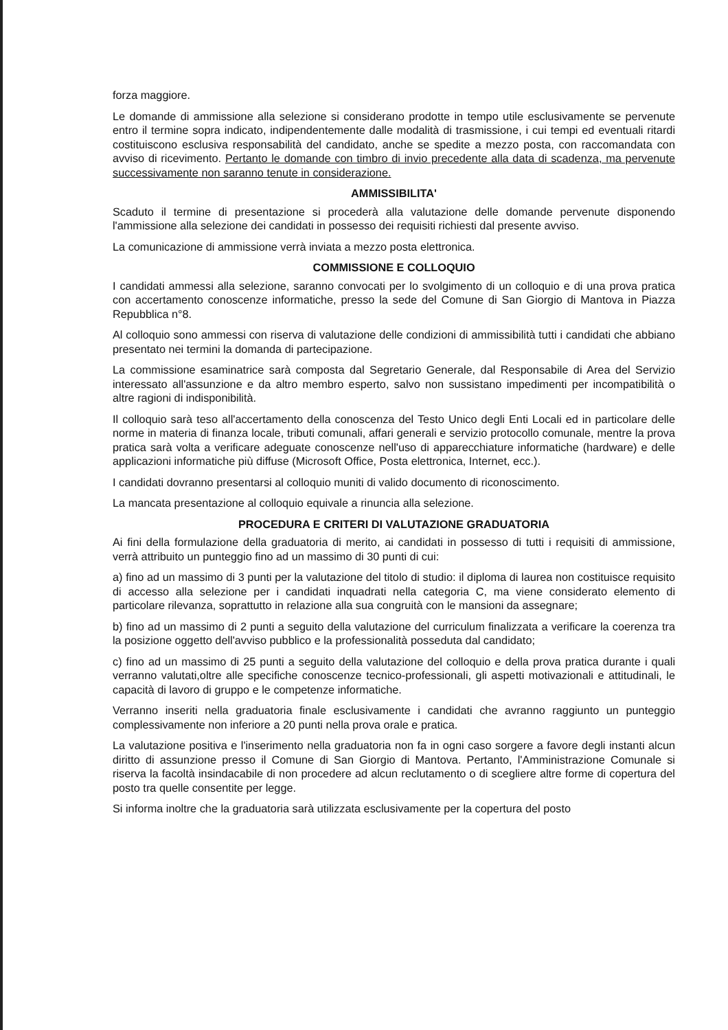forza maggiore.
Le domande di ammissione alla selezione si considerano prodotte in tempo utile esclusivamente se pervenute entro il termine sopra indicato, indipendentemente dalle modalità di trasmissione, i cui tempi ed eventuali ritardi costituiscono esclusiva responsabilità del candidato, anche se spedite a mezzo posta, con raccomandata con avviso di ricevimento. Pertanto le domande con timbro di invio precedente alla data di scadenza, ma pervenute successivamente non saranno tenute in considerazione.
AMMISSIBILITA'
Scaduto il termine di presentazione si procederà alla valutazione delle domande pervenute disponendo l'ammissione alla selezione dei candidati in possesso dei requisiti richiesti dal presente avviso.
La comunicazione di ammissione verrà inviata a mezzo posta elettronica.
COMMISSIONE E COLLOQUIO
I candidati ammessi alla selezione, saranno convocati per lo svolgimento di un colloquio e di una prova pratica con accertamento conoscenze informatiche, presso la sede del Comune di San Giorgio di Mantova in Piazza Repubblica n°8.
Al colloquio sono ammessi con riserva di valutazione delle condizioni di ammissibilità tutti i candidati che abbiano presentato nei termini la domanda di partecipazione.
La commissione esaminatrice sarà composta dal Segretario Generale, dal Responsabile di Area del Servizio interessato all'assunzione e da altro membro esperto, salvo non sussistano impedimenti per incompatibilità o altre ragioni di indisponibilità.
Il colloquio sarà teso all'accertamento della conoscenza del Testo Unico degli Enti Locali ed in particolare delle norme in materia di finanza locale, tributi comunali, affari generali e servizio protocollo comunale, mentre la prova pratica sarà volta a verificare adeguate conoscenze nell'uso di apparecchiature informatiche (hardware) e delle applicazioni informatiche più diffuse (Microsoft Office, Posta elettronica, Internet, ecc.).
I candidati dovranno presentarsi al colloquio muniti di valido documento di riconoscimento.
La mancata presentazione al colloquio equivale a rinuncia alla selezione.
PROCEDURA E CRITERI DI VALUTAZIONE GRADUATORIA
Ai fini della formulazione della graduatoria di merito, ai candidati in possesso di tutti i requisiti di ammissione, verrà attribuito un punteggio fino ad un massimo di 30 punti di cui:
a) fino ad un massimo di 3 punti per la valutazione del titolo di studio: il diploma di laurea non costituisce requisito di accesso alla selezione per i candidati inquadrati nella categoria C, ma viene considerato elemento di particolare rilevanza, soprattutto in relazione alla sua congruità con le mansioni da assegnare;
b) fino ad un massimo di 2 punti a seguito della valutazione del curriculum finalizzata a verificare la coerenza tra la posizione oggetto dell'avviso pubblico e la professionalità posseduta dal candidato;
c) fino ad un massimo di 25 punti a seguito della valutazione del colloquio e della prova pratica durante i quali verranno valutati,oltre alle specifiche conoscenze tecnico-professionali, gli aspetti motivazionali e attitudinali, le capacità di lavoro di gruppo e le competenze informatiche.
Verranno inseriti nella graduatoria finale esclusivamente i candidati che avranno raggiunto un punteggio complessivamente non inferiore a 20 punti nella prova orale e pratica.
La valutazione positiva e l'inserimento nella graduatoria non fa in ogni caso sorgere a favore degli instanti alcun diritto di assunzione presso il Comune di San Giorgio di Mantova. Pertanto, l'Amministrazione Comunale si riserva la facoltà insindacabile di non procedere ad alcun reclutamento o di scegliere altre forme di copertura del posto tra quelle consentite per legge.
Si informa inoltre che la graduatoria sarà utilizzata esclusivamente per la copertura del posto